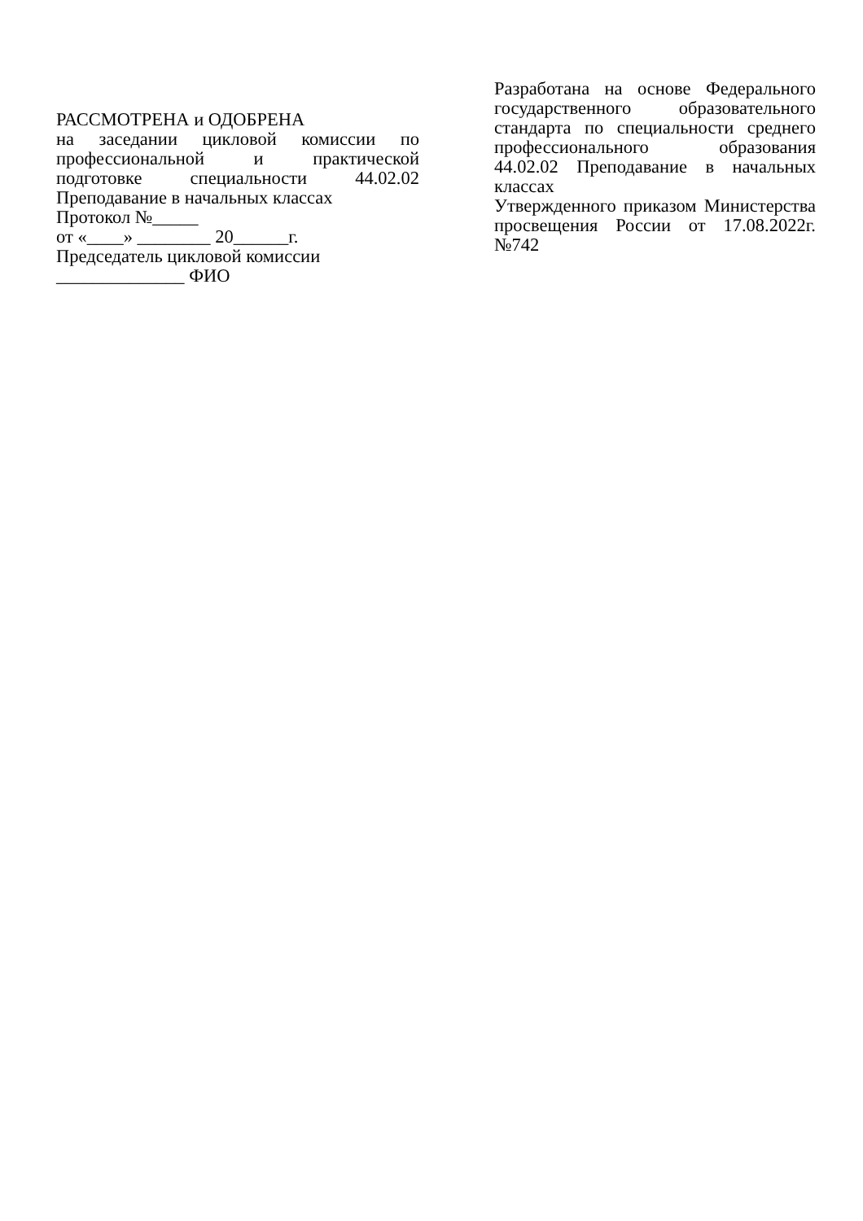РАССМОТРЕНА и ОДОБРЕНА
на заседании цикловой комиссии по профессиональной и практической подготовке специальности 44.02.02 Преподавание в начальных классах
Протокол №_____
от «____» ________ 20______г.
Председатель цикловой комиссии
______________ ФИО
Разработана на основе Федерального государственного образовательного стандарта по специальности среднего профессионального образования 44.02.02 Преподавание в начальных классах
Утвержденного приказом Министерства просвещения России от 17.08.2022г. №742